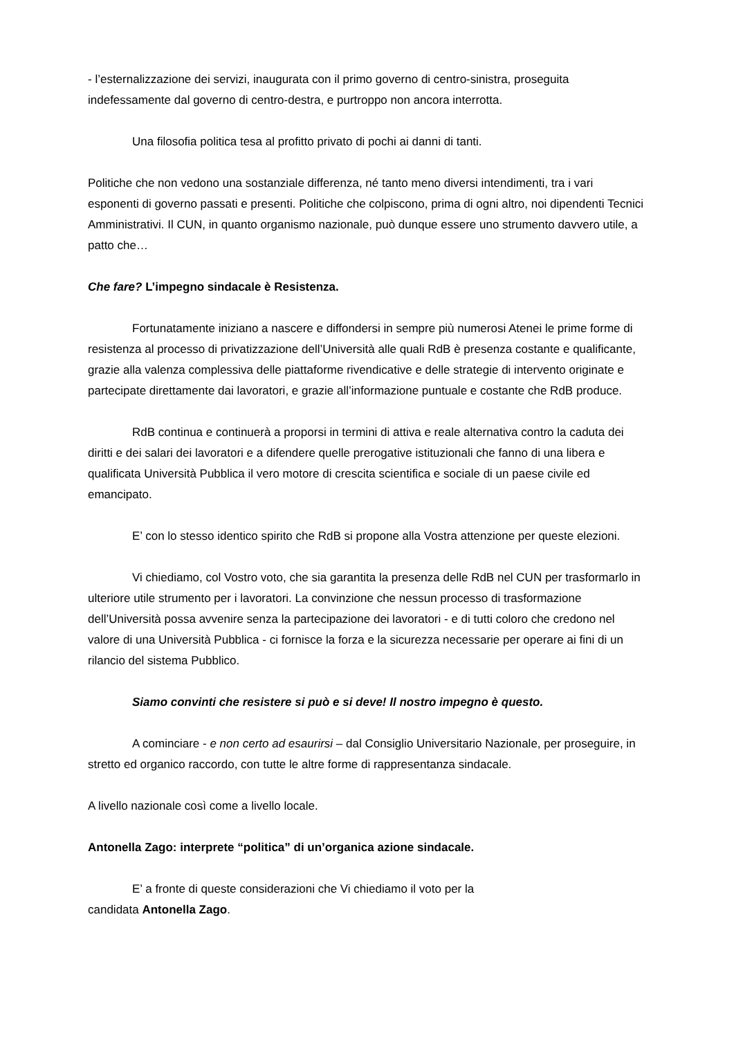- l’esternalizzazione dei servizi, inaugurata con il primo governo di centro-sinistra, proseguita indefessamente dal governo di centro-destra, e purtroppo non ancora interrotta.
Una filosofia politica tesa al profitto privato di pochi ai danni di tanti.
Politiche che non vedono una sostanziale differenza, né tanto meno diversi intendimenti, tra i vari esponenti di governo passati e presenti. Politiche che colpiscono, prima di ogni altro, noi dipendenti Tecnici Amministrativi. Il CUN, in quanto organismo nazionale, può dunque essere uno strumento davvero utile, a patto che…
Che fare? L’impegno sindacale è Resistenza.
Fortunatamente iniziano a nascere e diffondersi in sempre più numerosi Atenei le prime forme di resistenza al processo di privatizzazione dell’Università alle quali RdB è presenza costante e qualificante, grazie alla valenza complessiva delle piattaforme rivendicative e delle strategie di intervento originate e partecipate direttamente dai lavoratori, e grazie all’informazione puntuale e costante che RdB produce.
RdB continua e continuerà a proporsi in termini di attiva e reale alternativa contro la caduta dei diritti e dei salari dei lavoratori e a difendere quelle prerogative istituzionali che fanno di una libera e qualificata Università Pubblica il vero motore di crescita scientifica e sociale di un paese civile ed emancipato.
E’ con lo stesso identico spirito che RdB si propone alla Vostra attenzione per queste elezioni.
Vi chiediamo, col Vostro voto, che sia garantita la presenza delle RdB nel CUN per trasformarlo in ulteriore utile strumento per i lavoratori. La convinzione che nessun processo di trasformazione dell’Università possa avvenire senza la partecipazione dei lavoratori - e di tutti coloro che credono nel valore di una Università Pubblica - ci fornisce la forza e la sicurezza necessarie per operare ai fini di un rilancio del sistema Pubblico.
Siamo convinti che resistere si può e si deve! Il nostro impegno è questo.
A cominciare - e non certo ad esaurirsi – dal Consiglio Universitario Nazionale, per proseguire, in stretto ed organico raccordo, con tutte le altre forme di rappresentanza sindacale.
A livello nazionale così come a livello locale.
Antonella Zago: interprete “politica” di un’organica azione sindacale.
E’ a fronte di queste considerazioni che Vi chiediamo il voto per la
candidata Antonella Zago.